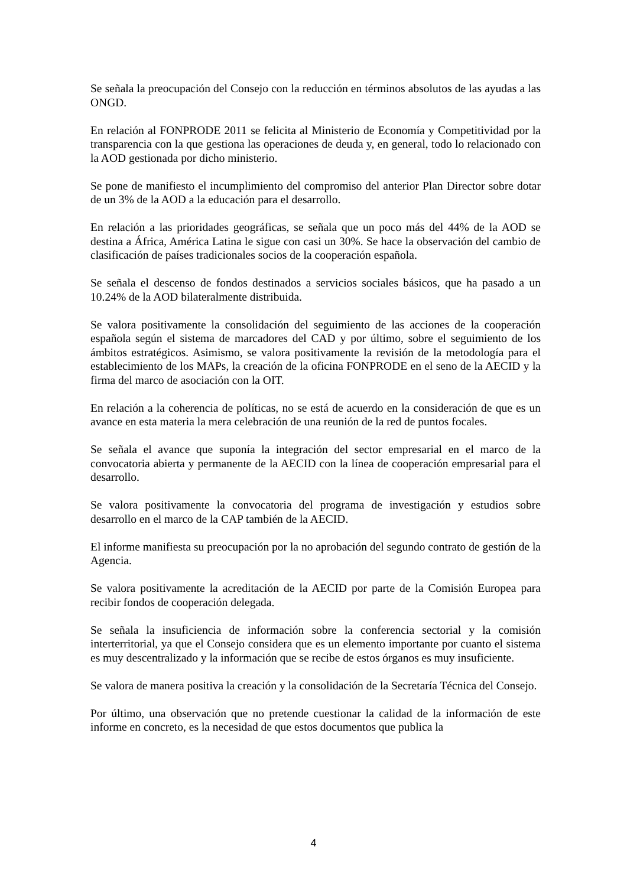Se señala la preocupación del Consejo con la reducción en términos absolutos de las ayudas a las ONGD.
En relación al FONPRODE 2011 se felicita al Ministerio de Economía y Competitividad por la transparencia con la que gestiona las operaciones de deuda y, en general, todo lo relacionado con la AOD gestionada por dicho ministerio.
Se pone de manifiesto el incumplimiento del compromiso del anterior Plan Director sobre dotar de un 3% de la AOD a la educación para el desarrollo.
En relación a las prioridades geográficas, se señala que un poco más del 44% de la AOD se destina a África, América Latina le sigue con casi un 30%. Se hace la observación del cambio de clasificación de países tradicionales socios de la cooperación española.
Se señala el descenso de fondos destinados a servicios sociales básicos, que ha pasado a un 10.24% de la AOD bilateralmente distribuida.
Se valora positivamente la consolidación del seguimiento de las acciones de la cooperación española según el sistema de marcadores del CAD y por último, sobre el seguimiento de los ámbitos estratégicos. Asimismo, se valora positivamente la revisión de la metodología para el establecimiento de los MAPs, la creación de la oficina FONPRODE en el seno de la AECID y la firma del marco de asociación con la OIT.
En relación a la coherencia de políticas, no se está de acuerdo en la consideración de que es un avance en esta materia la mera celebración de una reunión de la red de puntos focales.
Se señala el avance que suponía la integración del sector empresarial en el marco de la convocatoria abierta y permanente de la AECID con la línea de cooperación empresarial para el desarrollo.
Se valora positivamente la convocatoria del programa de investigación y estudios sobre desarrollo en el marco de la CAP también de la AECID.
El informe manifiesta su preocupación por la no aprobación del segundo contrato de gestión de la Agencia.
Se valora positivamente la acreditación de la AECID por parte de la Comisión Europea para recibir fondos de cooperación delegada.
Se señala la insuficiencia de información sobre la conferencia sectorial y la comisión interterritorial, ya que el Consejo considera que es un elemento importante por cuanto el sistema es muy descentralizado y la información que se recibe de estos órganos es muy insuficiente.
Se valora de manera positiva la creación y la consolidación de la Secretaría Técnica del Consejo.
Por último, una observación que no pretende cuestionar la calidad de la información de este informe en concreto, es la necesidad de que estos documentos que publica la
4